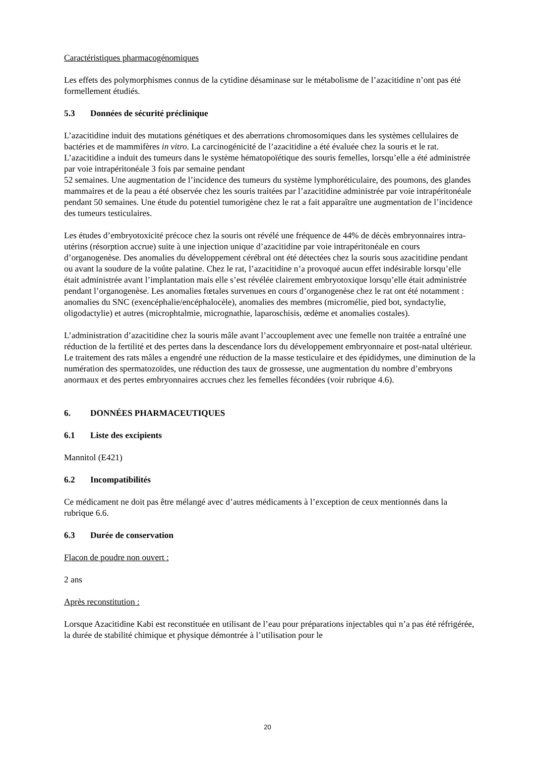Caractéristiques pharmacogénomiques
Les effets des polymorphismes connus de la cytidine désaminase sur le métabolisme de l’azacitidine n’ont pas été formellement étudiés.
5.3 Données de sécurité préclinique
L’azacitidine induit des mutations génétiques et des aberrations chromosomiques dans les systèmes cellulaires de bactéries et de mammifères in vitro. La carcinogénicité de l’azacitidine a été évaluée chez la souris et le rat. L’azacitidine a induit des tumeurs dans le système hématopoïétique des souris femelles, lorsqu’elle a été administrée par voie intrapéritonéale 3 fois par semaine pendant
52 semaines. Une augmentation de l’incidence des tumeurs du système lymphoréticulaire, des poumons, des glandes mammaires et de la peau a été observée chez les souris traitées par l’azacitidine administrée par voie intrapéritonéale pendant 50 semaines. Une étude du potentiel tumorigène chez le rat a fait apparaître une augmentation de l’incidence des tumeurs testiculaires.
Les études d’embryotoxicité précoce chez la souris ont révélé une fréquence de 44% de décès embryonnaires intra-utérins (résorption accrue) suite à une injection unique d’azacitidine par voie intrapéritonéale en cours d’organogenèse. Des anomalies du développement cérébral ont été détectées chez la souris sous azacitidine pendant ou avant la soudure de la voûte palatine. Chez le rat, l’azacitidine n’a provoqué aucun effet indésirable lorsqu’elle était administrée avant l’implantation mais elle s’est révélée clairement embryotoxique lorsqu’elle était administrée pendant l’organogenèse. Les anomalies fœtales survenues en cours d’organogenèse chez le rat ont été notamment : anomalies du SNC (exencéphalie/encéphalocèle), anomalies des membres (micromélie, pied bot, syndactylie, oligodactylie) et autres (microphtalmie, micrognathie, laparoschisis, œdème et anomalies costales).
L’administration d’azacitidine chez la souris mâle avant l’accouplement avec une femelle non traitée a entraîné une réduction de la fertilité et des pertes dans la descendance lors du développement embryonnaire et post-natal ultérieur.
Le traitement des rats mâles a engendré une réduction de la masse testiculaire et des épididymes, une diminution de la numération des spermatozoïdes, une réduction des taux de grossesse, une augmentation du nombre d’embryons anormaux et des pertes embryonnaires accrues chez les femelles fécondées (voir rubrique 4.6).
6. DONNÉES PHARMACEUTIQUES
6.1 Liste des excipients
Mannitol (E421)
6.2 Incompatibilités
Ce médicament ne doit pas être mélangé avec d’autres médicaments à l’exception de ceux mentionnés dans la rubrique 6.6.
6.3 Durée de conservation
Flacon de poudre non ouvert :
2 ans
Après reconstitution :
Lorsque Azacitidine Kabi est reconstituée en utilisant de l’eau pour préparations injectables qui n’a pas été réfrigérée, la durée de stabilité chimique et physique démontrée à l’utilisation pour le
20